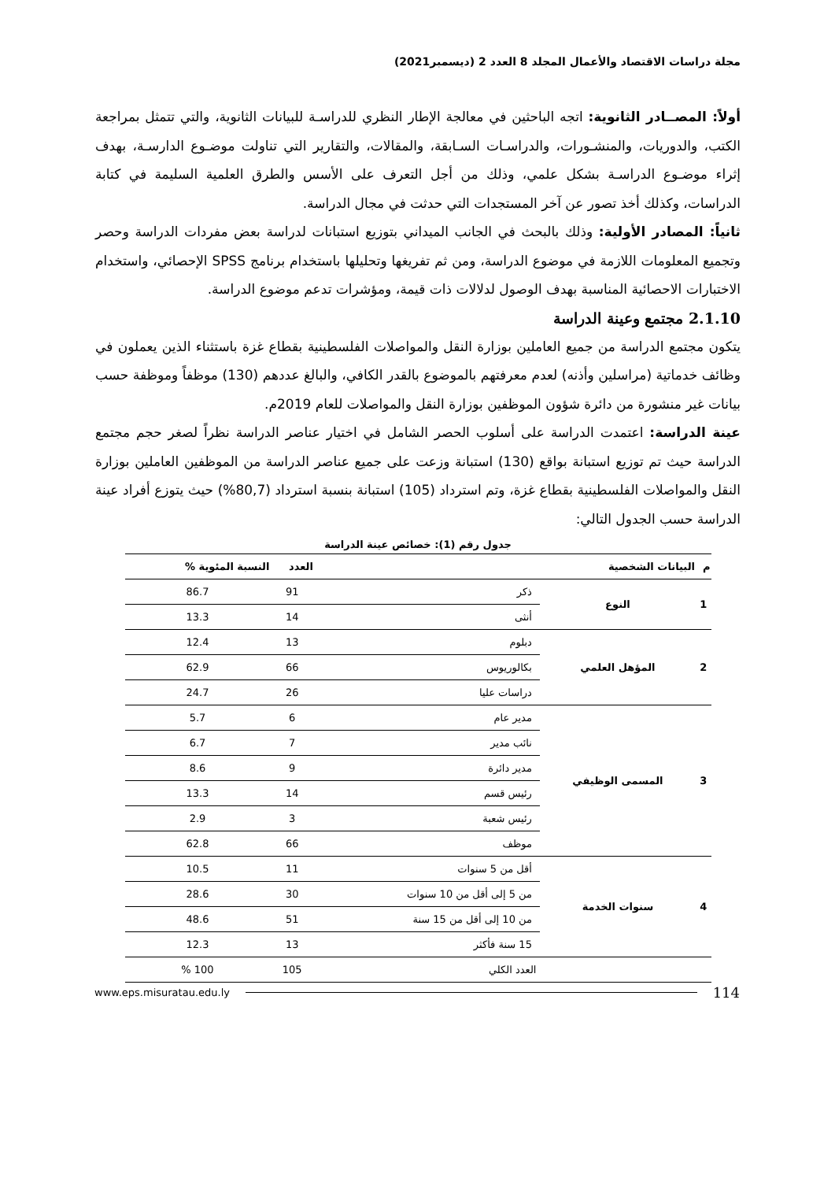مجلة دراسات الاقتصاد والأعمال المجلد 8 العدد 2 (ديسمبر2021)
أولاً: المصــادر الثانوية: اتجه الباحثين في معالجة الإطار النظري للدراسـة للبيانات الثانوية، والتي تتمثل بمراجعة الكتب، والدوريات، والمنشـورات، والدراسـات السـابقة، والمقالات، والتقارير التي تناولت موضـوع الدارسـة، بهدف إثراء موضـوع الدراسـة بشكل علمي، وذلك من أجل التعرف على الأسس والطرق العلمية السليمة في كتابة الدراسات، وكذلك أخذ تصور عن آخر المستجدات التي حدثت في مجال الدراسة.
ثانياً: المصادر الأولية: وذلك بالبحث في الجانب الميداني بتوزيع استبانات لدراسة بعض مفردات الدراسة وحصر وتجميع المعلومات اللازمة في موضوع الدراسة، ومن ثم تفريغها وتحليلها باستخدام برنامج SPSS الإحصائي، واستخدام الاختبارات الاحصائية المناسبة بهدف الوصول لدلالات ذات قيمة، ومؤشرات تدعم موضوع الدراسة.
2.1.10 مجتمع وعينة الدراسة
يتكون مجتمع الدراسة من جميع العاملين بوزارة النقل والمواصلات الفلسطينية بقطاع غزة باستثناء الذين يعملون في وظائف خدماتية (مراسلين وأذنه) لعدم معرفتهم بالموضوع بالقدر الكافي، والبالغ عددهم (130) موظفاً وموظفة حسب بيانات غير منشورة من دائرة شؤون الموظفين بوزارة النقل والمواصلات للعام 2019م.
عينة الدراسة: اعتمدت الدراسة على أسلوب الحصر الشامل في اختيار عناصر الدراسة نظراً لصغر حجم مجتمع الدراسة حيث تم توزيع استبانة بواقع (130) استبانة وزعت على جميع عناصر الدراسة من الموظفين العاملين بوزارة النقل والمواصلات الفلسطينية بقطاع غزة، وتم استرداد (105) استبانة بنسبة استرداد (80,7%) حيث يتوزع أفراد عينة الدراسة حسب الجدول التالي:
جدول رقم (1): خصائص عينة الدراسة
| م | البيانات الشخصية | | العدد | النسبة المئوية % |
| --- | --- | --- | --- | --- |
| 1 | النوع | ذكر | 91 | 86.7 |
| | | أنثى | 14 | 13.3 |
| 2 | المؤهل العلمي | دبلوم | 13 | 12.4 |
| | | بكالوريوس | 66 | 62.9 |
| | | دراسات عليا | 26 | 24.7 |
| 3 | المسمى الوظيفي | مدير عام | 6 | 5.7 |
| | | نائب مدير | 7 | 6.7 |
| | | مدير دائرة | 9 | 8.6 |
| | | رئيس قسم | 14 | 13.3 |
| | | رئيس شعبة | 3 | 2.9 |
| | | موظف | 66 | 62.8 |
| 4 | سنوات الخدمة | أقل من 5 سنوات | 11 | 10.5 |
| | | من 5 إلى أقل من 10 سنوات | 30 | 28.6 |
| | | من 10 إلى أقل من 15 سنة | 51 | 48.6 |
| | | 15 سنة فأكثر | 13 | 12.3 |
| العدد الكلي | | | 105 | 100 % |
www.eps.misuratau.edu.ly 114